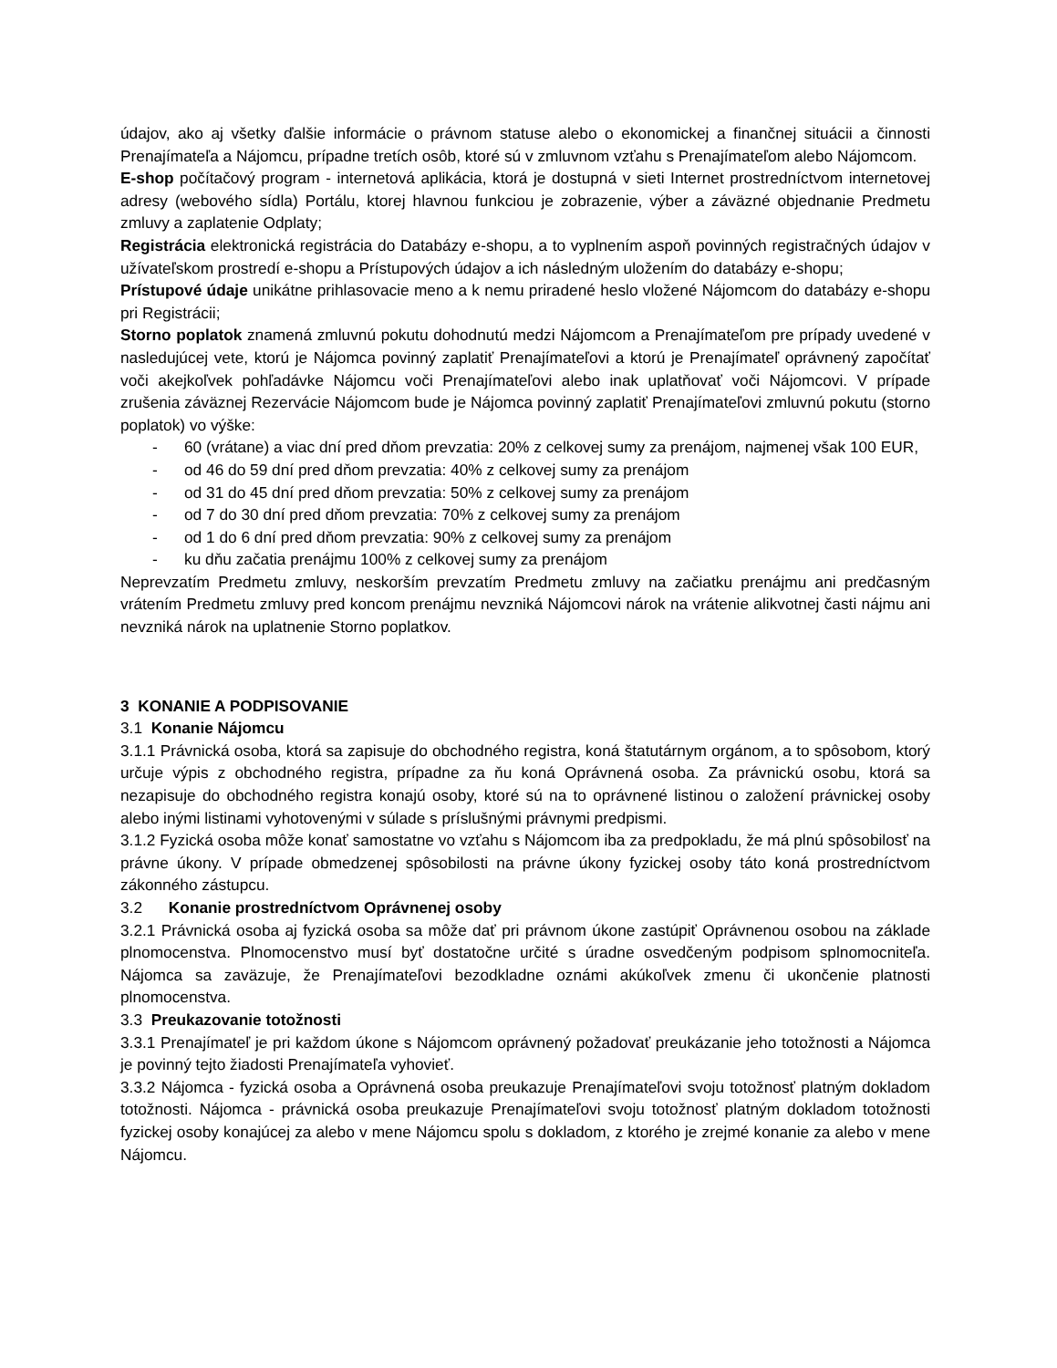údajov, ako aj všetky ďalšie informácie o právnom statuse alebo o ekonomickej a finančnej situácii a činnosti Prenajímateľa a Nájomcu, prípadne tretích osôb, ktoré sú v zmluvnom vzťahu s Prenajímateľom alebo Nájomcom.
E-shop počítačový program - internetová aplikácia, ktorá je dostupná v sieti Internet prostredníctvom internetovej adresy (webového sídla) Portálu, ktorej hlavnou funkciou je zobrazenie, výber a záväzné objednanie Predmetu zmluvy a zaplatenie Odplaty;
Registrácia elektronická registrácia do Databázy e-shopu, a to vyplnením aspoň povinných registračných údajov v užívateľskom prostredí e-shopu a Prístupových údajov a ich následným uložením do databázy e-shopu;
Prístupové údaje unikátne prihlasovacie meno a k nemu priradené heslo vložené Nájomcom do databázy e-shopu pri Registrácii;
Storno poplatok znamená zmluvnú pokutu dohodnutú medzi Nájomcom a Prenajímateľom pre prípady uvedené v nasledujúcej vete, ktorú je Nájomca povinný zaplatiť Prenajímateľovi a ktorú je Prenajímateľ oprávnený započítať voči akejkoľvek pohľadávke Nájomcu voči Prenajímateľovi alebo inak uplatňovať voči Nájomcovi. V prípade zrušenia záväznej Rezervácie Nájomcom bude je Nájomca povinný zaplatiť Prenajímateľovi zmluvnú pokutu (storno poplatok) vo výške:
- 60 (vrátane) a viac dní pred dňom prevzatia: 20% z celkovej sumy za prenájom, najmenej však 100 EUR,
- od 46 do 59 dní pred dňom prevzatia: 40% z celkovej sumy za prenájom
- od 31 do 45 dní pred dňom prevzatia: 50% z celkovej sumy za prenájom
- od 7 do 30 dní pred dňom prevzatia: 70% z celkovej sumy za prenájom
- od 1 do 6 dní pred dňom prevzatia: 90% z celkovej sumy za prenájom
- ku dňu začatia prenájmu 100% z celkovej sumy za prenájom
Neprevzatím Predmetu zmluvy, neskorším prevzatím Predmetu zmluvy na začiatku prenájmu ani predčasným vrátením Predmetu zmluvy pred koncom prenájmu nevzniká Nájomcovi nárok na vrátenie alikvotnej časti nájmu ani nevzniká nárok na uplatnenie Storno poplatkov.
3 KONANIE A PODPISOVANIE
3.1 Konanie Nájomcu
3.1.1 Právnická osoba, ktorá sa zapisuje do obchodného registra, koná štatutárnym orgánom, a to spôsobom, ktorý určuje výpis z obchodného registra, prípadne za ňu koná Oprávnená osoba. Za právnickú osobu, ktorá sa nezapisuje do obchodného registra konajú osoby, ktoré sú na to oprávnené listinou o založení právnickej osoby alebo inými listinami vyhotovenými v súlade s príslušnými právnymi predpismi.
3.1.2 Fyzická osoba môže konať samostatne vo vzťahu s Nájomcom iba za predpokladu, že má plnú spôsobilosť na právne úkony. V prípade obmedzenej spôsobilosti na právne úkony fyzickej osoby táto koná prostredníctvom zákonného zástupcu.
3.2 Konanie prostredníctvom Oprávnenej osoby
3.2.1 Právnická osoba aj fyzická osoba sa môže dať pri právnom úkone zastúpiť Oprávnenou osobou na základe plnomocenstva. Plnomocenstvo musí byť dostatočne určité s úradne osvedčeným podpisom splnomocniteľa. Nájomca sa zaväzuje, že Prenajímateľovi bezodkladne oznámi akúkoľvek zmenu či ukončenie platnosti plnomocenstva.
3.3 Preukazovanie totožnosti
3.3.1 Prenajímateľ je pri každom úkone s Nájomcom oprávnený požadovať preukázanie jeho totožnosti a Nájomca je povinný tejto žiadosti Prenajímateľa vyhovieť.
3.3.2 Nájomca - fyzická osoba a Oprávnená osoba preukazuje Prenajímateľovi svoju totožnosť platným dokladom totožnosti. Nájomca - právnická osoba preukazuje Prenajímateľovi svoju totožnosť platným dokladom totožnosti fyzickej osoby konajúcej za alebo v mene Nájomcu spolu s dokladom, z ktorého je zrejmé konanie za alebo v mene Nájomcu.